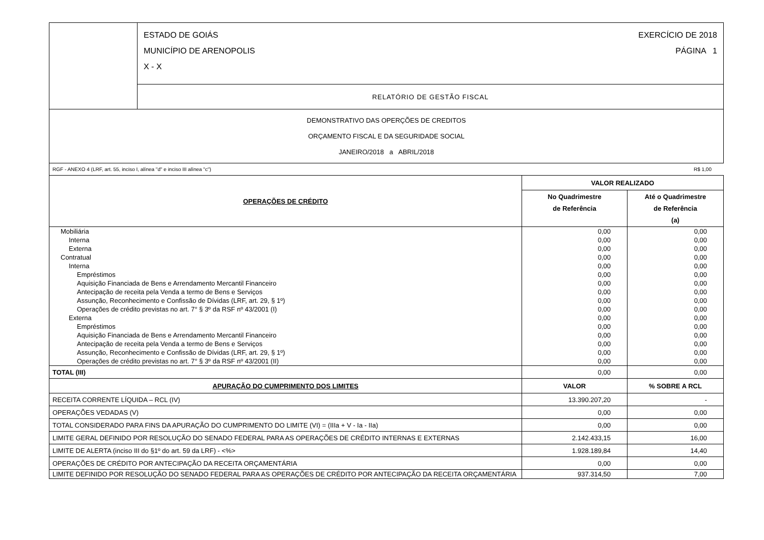| | ESTADO DE GOIÁS EXERCÍCIO DE 2018 MUNICÍPIO DE ARENOPOLIS PÁGINA 1 X - X |
| | RELATÓRIO DE GESTÃO FISCAL |
| DEMONSTRATIVO DAS OPERÇÕES DE CREDITOS ORÇAMENTO FISCAL E DA SEGURIDADE SOCIAL JANEIRO/2018 a ABRIL/2018 | |
RGF - ANEXO 4 (LRF, art. 55, inciso I, alínea "d" e inciso III alínea "c") R$ 1,00
| OPERAÇÕES DE CRÉDITO | VALOR REALIZADO | |
| --- | --- | --- |
| | No Quadrimestre de Referência | Até o Quadrimestre de Referência (a) |
| Mobiliária | 0,00 | 0,00 |
| Interna | 0,00 | 0,00 |
| Externa | 0,00 | 0,00 |
| Contratual | 0,00 | 0,00 |
| Interna | 0,00 | 0,00 |
| Empréstimos | 0,00 | 0,00 |
| Aquisição Financiada de Bens e Arrendamento Mercantil Financeiro | 0,00 | 0,00 |
| Antecipação de receita pela Venda a termo de Bens e Serviços | 0,00 | 0,00 |
| Assunção, Reconhecimento e Confissão de Dívidas (LRF, art. 29, § 1º) | 0,00 | 0,00 |
| Operações de crédito previstas no art. 7° § 3º da RSF nº 43/2001 (I) | 0,00 | 0,00 |
| Externa | 0,00 | 0,00 |
| Empréstimos | 0,00 | 0,00 |
| Aquisição Financiada de Bens e Arrendamento Mercantil Financeiro | 0,00 | 0,00 |
| Antecipação de receita pela Venda a termo de Bens e Serviços | 0,00 | 0,00 |
| Assunção, Reconhecimento e Confissão de Dívidas (LRF, art. 29, § 1º) | 0,00 | 0,00 |
| Operações de crédito previstas no art. 7° § 3º da RSF nº 43/2001 (II) | 0,00 | 0,00 |
| TOTAL (III) | 0,00 | 0,00 |
| APURAÇÃO DO CUMPRIMENTO DOS LIMITES | VALOR | % SOBRE A RCL |
| RECEITA CORRENTE LÍQUIDA – RCL (IV) | 13.390.207,20 | - |
| OPERAÇÕES VEDADAS (V) | 0,00 | 0,00 |
| TOTAL CONSIDERADO PARA FINS DA APURAÇÃO DO CUMPRIMENTO DO LIMITE (VI) = (IIIa + V - Ia - IIa) | 0,00 | 0,00 |
| LIMITE GERAL DEFINIDO POR RESOLUÇÃO DO SENADO FEDERAL PARA AS OPERAÇÕES DE CRÉDITO INTERNAS E EXTERNAS | 2.142.433,15 | 16,00 |
| LIMITE DE ALERTA (inciso III do §1º do art. 59 da LRF) - <%> | 1.928.189,84 | 14,40 |
| OPERAÇÕES DE CRÉDITO POR ANTECIPAÇÃO DA RECEITA ORÇAMENTÁRIA | 0,00 | 0,00 |
| LIMITE DEFINIDO POR RESOLUÇÃO DO SENADO FEDERAL PARA AS OPERAÇÕES DE CRÉDITO POR ANTECIPAÇÃO DA RECEITA ORÇAMENTÁRIA | 937.314,50 | 7,00 |